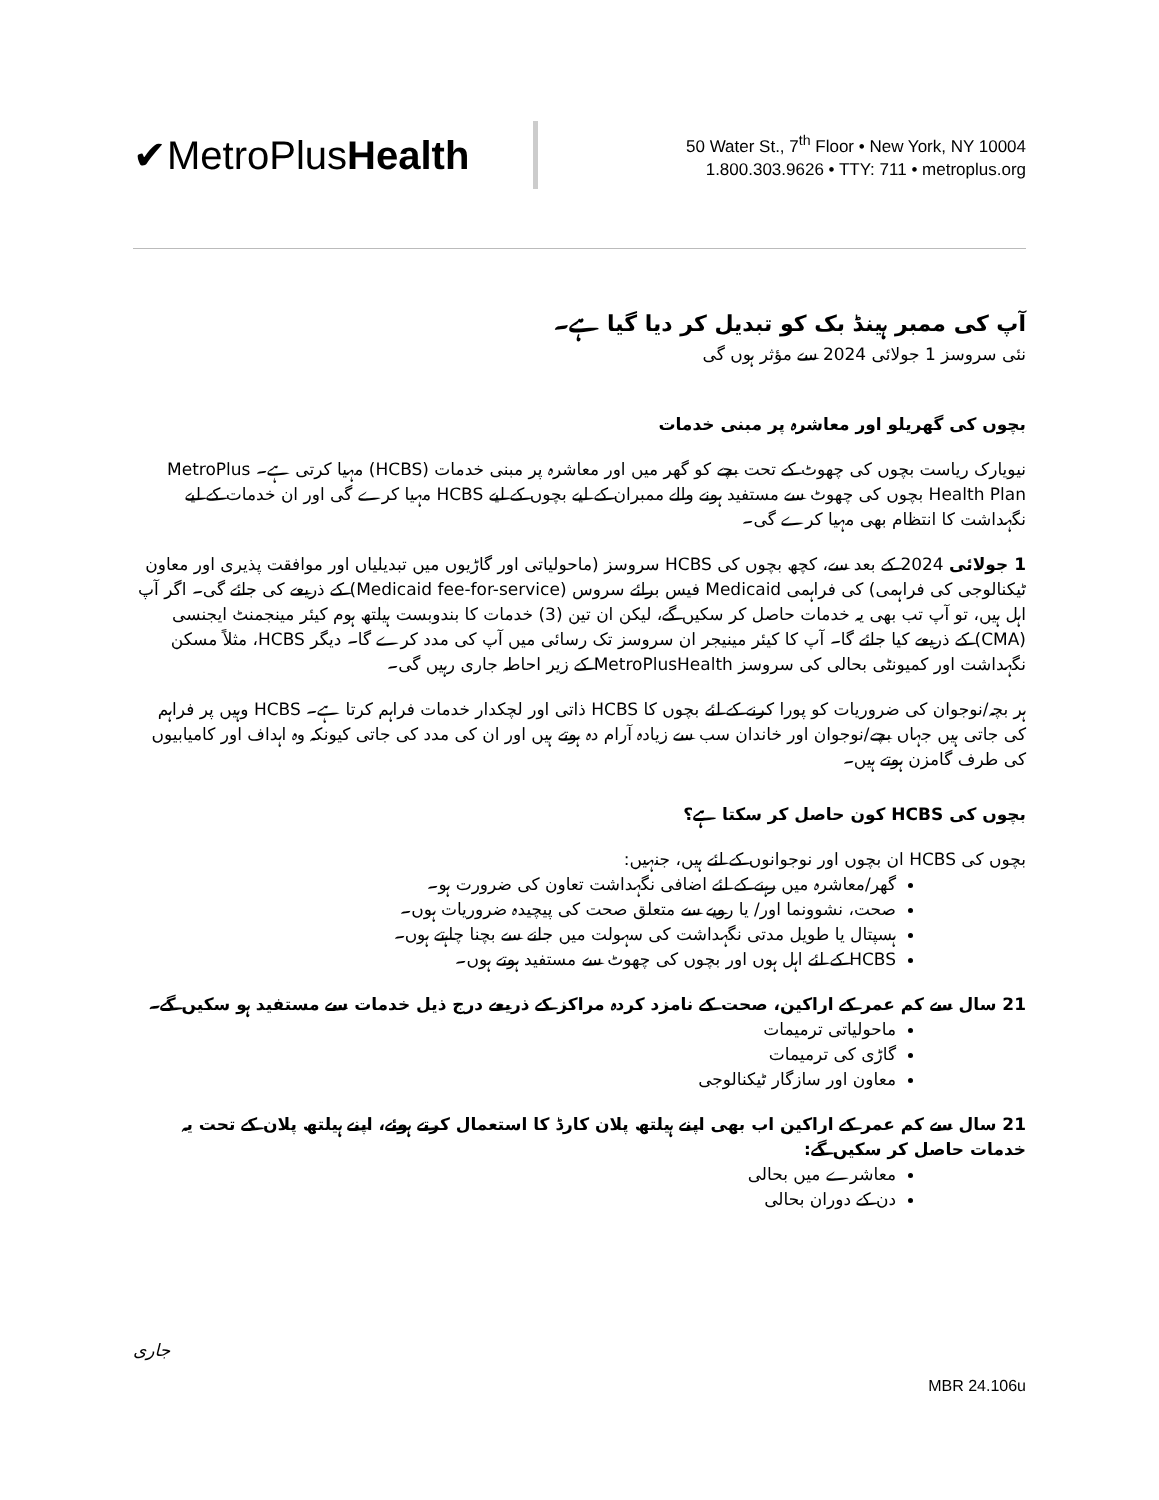✔MetroPlusHealth
50 Water St., 7<sup>th</sup> Floor • New York, NY 10004
1.800.303.9626 • TTY: 711 • metroplus.org
آپ کی ممبر ہینڈ بک کو تبدیل کر دیا گیا ہے۔
نئی سروسز 1 جولائی 2024 سے مؤثر ہوں گی
بچوں کی گھریلو اور معاشرہ پر مبنی خدمات
نیویارک ریاست بچوں کی چھوٹ کے تحت بچے کو گھر میں اور معاشرہ پر مبنی خدمات (HCBS) مہیا کرتی ہے۔ MetroPlus Health Plan بچوں کی چھوٹ سے مستفید ہونے والے ممبران کے لیے بچوں کے لیے HCBS مہیا کرے گی اور ان خدمات کے لیے نگہداشت کا انتظام بھی مہیا کرے گی۔
1 جولائی 2024 کے بعد سے، کچھ بچوں کی HCBS سروسز (ماحولیاتی اور گاڑیوں میں تبدیلیاں اور موافقت پذیری اور معاون ٹیکنالوجی کی فراہمی) کی فراہمی Medicaid فیس برائے سروس (Medicaid fee-for-service) کے ذریعے کی جائے گی۔ اگر آپ اہل ہیں، تو آپ تب بھی یہ خدمات حاصل کر سکیں گے، لیکن ان تین (3) خدمات کا بندوبست ہیلتھ ہوم کیئر مینجمنٹ ایجنسی (CMA) کے ذریعے کیا جائے گا۔ آپ کا کیئر مینیجر ان سروسز تک رسائی میں آپ کی مدد کرے گا۔ دیگر HCBS، مثلاً مسکن نگہداشت اور کمیونٹی بحالی کی سروسز MetroPlusHealth کے زیر احاطہ جاری رہیں گی۔
ہر بچہ/نوجوان کی ضروریات کو پورا کرنے کے لئے بچوں کا HCBS ذاتی اور لچکدار خدمات فراہم کرتا ہے۔ HCBS وہیں پر فراہم کی جاتی ہیں جہاں بچے/نوجوان اور خاندان سب سے زیادہ آرام دہ ہوتے ہیں اور ان کی مدد کی جاتی کیونکہ وہ اہداف اور کامیابیوں کی طرف گامزن ہوتے ہیں۔
بچوں کی HCBS کون حاصل کر سکتا ہے؟
بچوں کی HCBS ان بچوں اور نوجوانوں کے لئے ہیں، جنہیں:
گھر/معاشرہ میں رہنے کے لئے اضافی نگہداشت تعاون کی ضرورت ہو۔
صحت، نشوونما اور/ یا رویے سے متعلق صحت کی پیچیدہ ضروریات ہوں۔
ہسپتال یا طویل مدتی نگہداشت کی سہولت میں جانے سے بچنا چاہتے ہوں۔
HCBS کے لئے اہل ہوں اور بچوں کی چھوٹ سے مستفید ہوتے ہوں۔
21 سال سے کم عمر کے اراکین، صحت کے نامزد کردہ مراکز کے ذریعے درج ذیل خدمات سے مستفید ہو سکیں گے۔
ماحولیاتی ترمیمات
گاڑی کی ترمیمات
معاون اور سازگار ٹیکنالوجی
21 سال سے کم عمر کے اراکین اب بھی اپنے ہیلتھ پلان کارڈ کا استعمال کرتے ہوئے، اپنے ہیلتھ پلان کے تحت یہ خدمات حاصل کر سکیں گے:
معاشرے میں بحالی
دن کے دوران بحالی
جاری
MBR 24.106u